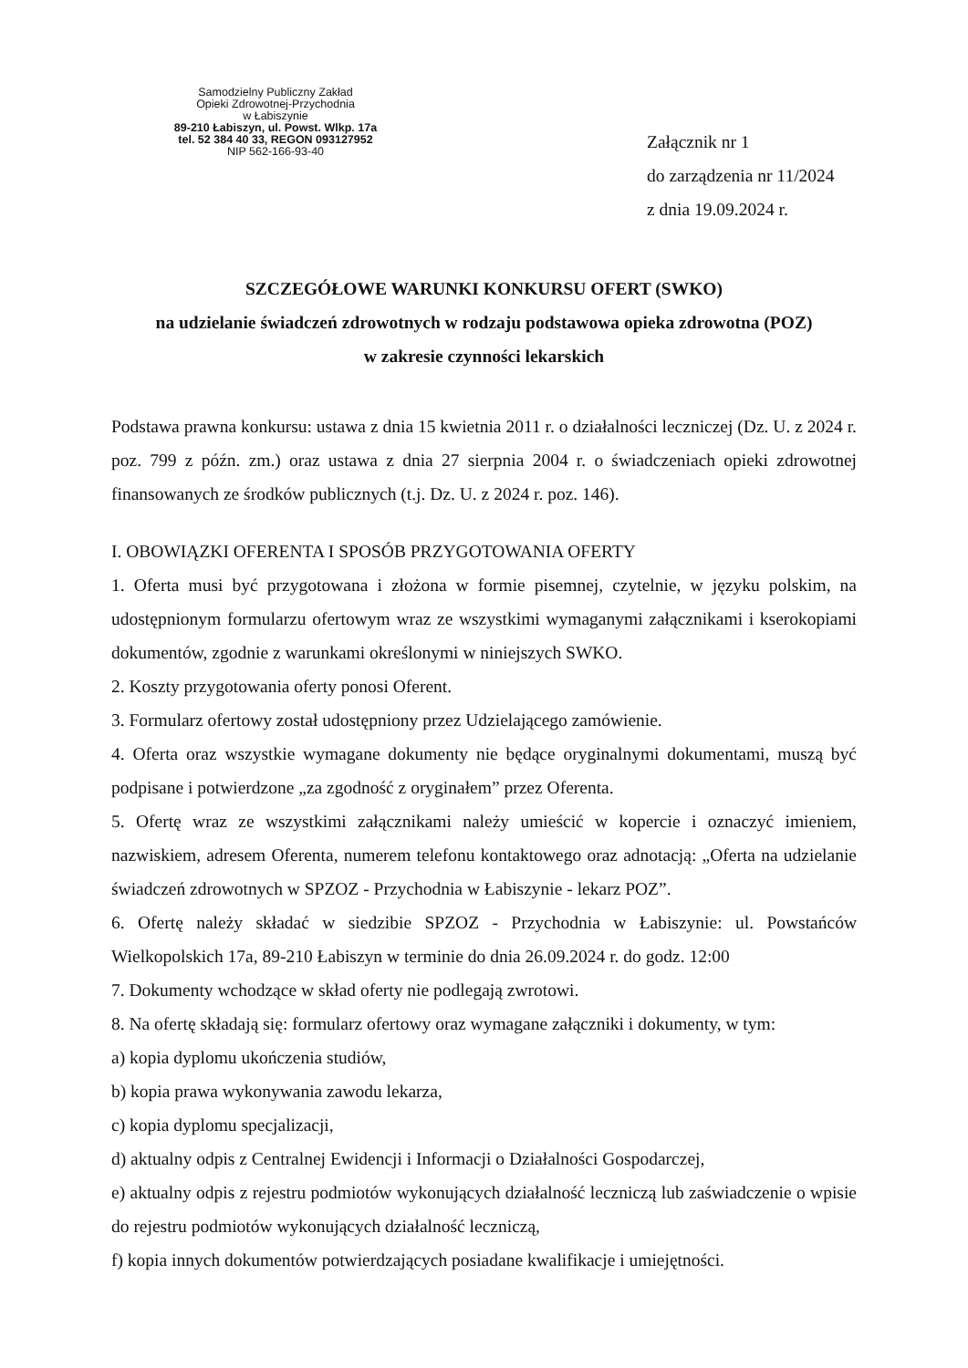Samodzielny Publiczny Zakład
Opieki Zdrowotnej-Przychodnia
w Łabiszynie
89-210 Łabiszyn, ul. Powst. Wlkp. 17a
tel. 52 384 40 33, REGON 093127952
NIP 562-166-93-40
Załącznik nr 1
do zarządzenia nr 11/2024
z dnia 19.09.2024 r.
SZCZEGÓŁOWE WARUNKI KONKURSU OFERT (SWKO)
na udzielanie świadczeń zdrowotnych w rodzaju podstawowa opieka zdrowotna (POZ)
w zakresie czynności lekarskich
Podstawa prawna konkursu: ustawa z dnia 15 kwietnia 2011 r. o działalności leczniczej (Dz. U. z 2024 r. poz. 799 z późn. zm.) oraz ustawa z dnia 27 sierpnia 2004 r. o świadczeniach opieki zdrowotnej finansowanych ze środków publicznych (t.j. Dz. U. z 2024 r. poz. 146).
I. OBOWIĄZKI OFERENTA I SPOSÓB PRZYGOTOWANIA OFERTY
1. Oferta musi być przygotowana i złożona w formie pisemnej, czytelnie, w języku polskim, na udostępnionym formularzu ofertowym wraz ze wszystkimi wymaganymi załącznikami i kserokopiami dokumentów, zgodnie z warunkami określonymi w niniejszych SWKO.
2. Koszty przygotowania oferty ponosi Oferent.
3. Formularz ofertowy został udostępniony przez Udzielającego zamówienie.
4. Oferta oraz wszystkie wymagane dokumenty nie będące oryginalnymi dokumentami, muszą być podpisane i potwierdzone „za zgodność z oryginałem” przez Oferenta.
5. Ofertę wraz ze wszystkimi załącznikami należy umieścić w kopercie i oznaczyć imieniem, nazwiskiem, adresem Oferenta, numerem telefonu kontaktowego oraz adnotacją: „Oferta na udzielanie świadczeń zdrowotnych w SPZOZ - Przychodnia w Łabiszynie - lekarz POZ”.
6. Ofertę należy składać w siedzibie SPZOZ - Przychodnia w Łabiszynie: ul. Powstańców Wielkopolskich 17a, 89-210 Łabiszyn w terminie do dnia 26.09.2024 r. do godz. 12:00
7. Dokumenty wchodzące w skład oferty nie podlegają zwrotowi.
8. Na ofertę składają się: formularz ofertowy oraz wymagane załączniki i dokumenty, w tym:
a) kopia dyplomu ukończenia studiów,
b) kopia prawa wykonywania zawodu lekarza,
c) kopia dyplomu specjalizacji,
d) aktualny odpis z Centralnej Ewidencji i Informacji o Działalności Gospodarczej,
e) aktualny odpis z rejestru podmiotów wykonujących działalność leczniczą lub zaświadczenie o wpisie do rejestru podmiotów wykonujących działalność leczniczą,
f) kopia innych dokumentów potwierdzających posiadane kwalifikacje i umiejętności.